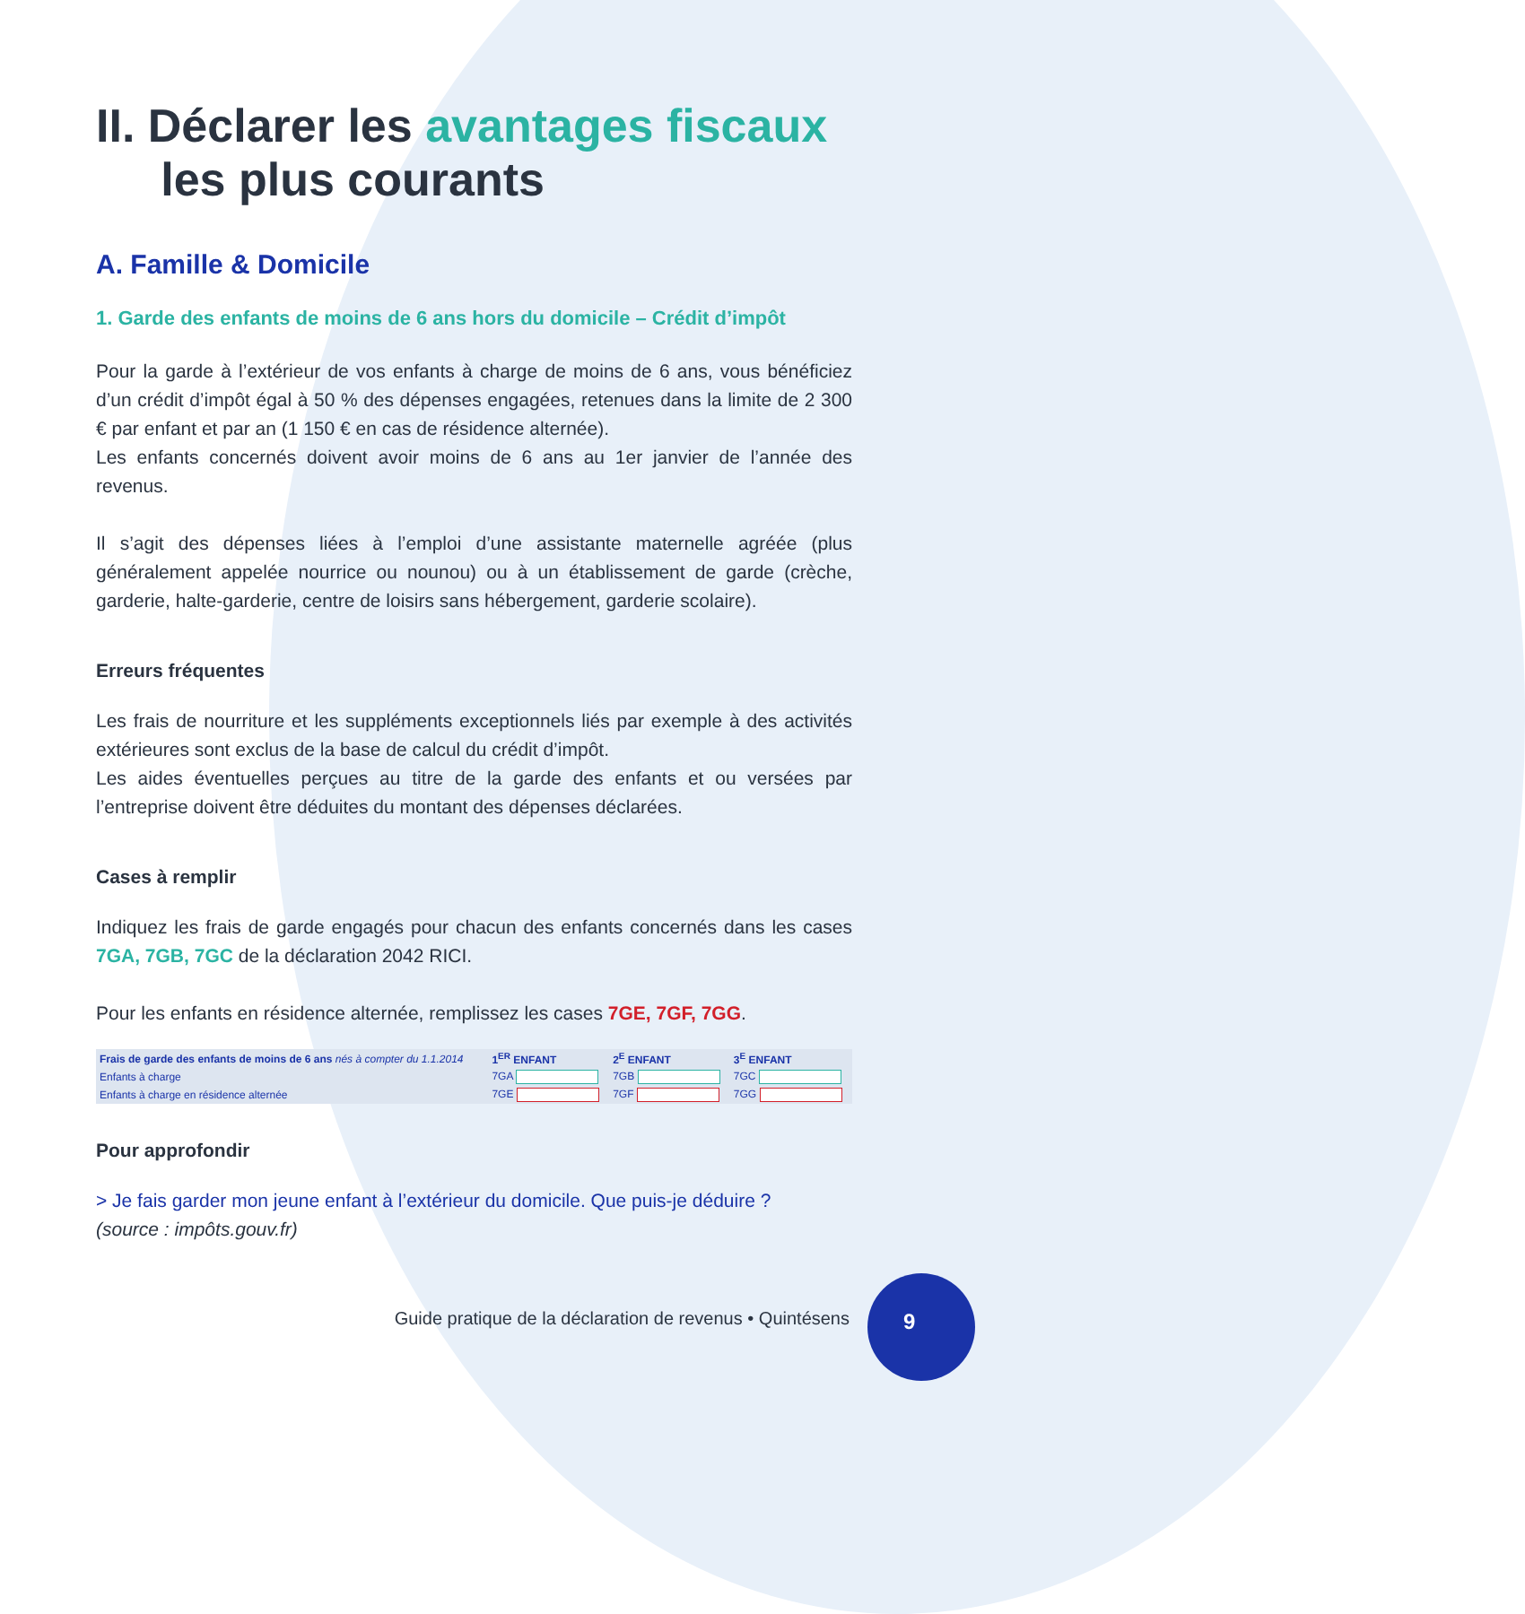II. Déclarer les avantages fiscaux
les plus courants
A. Famille & Domicile
1. Garde des enfants de moins de 6 ans hors du domicile – Crédit d’impôt
Pour la garde à l’extérieur de vos enfants à charge de moins de 6 ans, vous bénéficiez d’un crédit d’impôt égal à 50 % des dépenses engagées, retenues dans la limite de 2 300 € par enfant et par an (1 150 € en cas de résidence alternée).
Les enfants concernés doivent avoir moins de 6 ans au 1er janvier de l’année des revenus.
Il s’agit des dépenses liées à l’emploi d’une assistante maternelle agréée (plus généralement appelée nourrice ou nounou) ou à un établissement de garde (crèche, garderie, halte-garderie, centre de loisirs sans hébergement, garderie scolaire).
Erreurs fréquentes
Les frais de nourriture et les suppléments exceptionnels liés par exemple à des activités extérieures sont exclus de la base de calcul du crédit d’impôt.
Les aides éventuelles perçues au titre de la garde des enfants et ou versées par l’entreprise doivent être déduites du montant des dépenses déclarées.
Cases à remplir
Indiquez les frais de garde engagés pour chacun des enfants concernés dans les cases 7GA, 7GB, 7GC de la déclaration 2042 RICI.
Pour les enfants en résidence alternée, remplissez les cases 7GE, 7GF, 7GG.
| Frais de garde des enfants de moins de 6 ans nés à compter du 1.1.2014 | 1<sup>ER</sup> ENFANT | 2<sup>E</sup> ENFANT | 3<sup>E</sup> ENFANT |
| --- | --- | --- | --- |
| Enfants à charge | 7GA | 7GB | 7GC |
| Enfants à charge en résidence alternée | 7GE | 7GF | 7GG |
Pour approfondir
> Je fais garder mon jeune enfant à l’extérieur du domicile. Que puis-je déduire ?
(source : impôts.gouv.fr)
Guide pratique de la déclaration de revenus • Quintésens
9